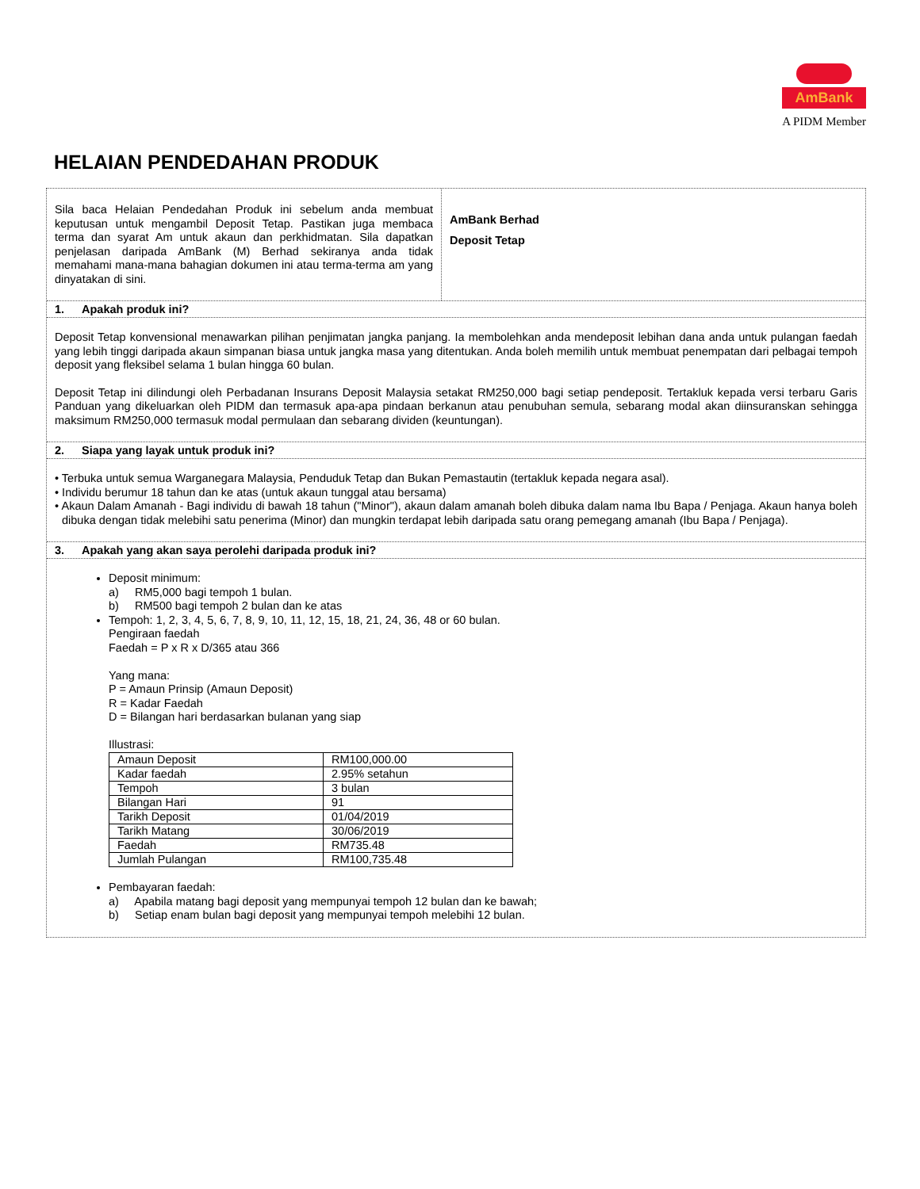AmBank
A PIDM Member
HELAIAN PENDEDAHAN PRODUK
Sila baca Helaian Pendedahan Produk ini sebelum anda membuat keputusan untuk mengambil Deposit Tetap. Pastikan juga membaca terma dan syarat Am untuk akaun dan perkhidmatan. Sila dapatkan penjelasan daripada AmBank (M) Berhad sekiranya anda tidak memahami mana-mana bahagian dokumen ini atau terma-terma am yang dinyatakan di sini.
AmBank Berhad
Deposit Tetap
1. Apakah produk ini?
Deposit Tetap konvensional menawarkan pilihan penjimatan jangka panjang. Ia membolehkan anda mendeposit lebihan dana anda untuk pulangan faedah yang lebih tinggi daripada akaun simpanan biasa untuk jangka masa yang ditentukan. Anda boleh memilih untuk membuat penempatan dari pelbagai tempoh deposit yang fleksibel selama 1 bulan hingga 60 bulan.
Deposit Tetap ini dilindungi oleh Perbadanan Insurans Deposit Malaysia setakat RM250,000 bagi setiap pendeposit. Tertakluk kepada versi terbaru Garis Panduan yang dikeluarkan oleh PIDM dan termasuk apa-apa pindaan berkanun atau penubuhan semula, sebarang modal akan diinsuranskan sehingga maksimum RM250,000 termasuk modal permulaan dan sebarang dividen (keuntungan).
2. Siapa yang layak untuk produk ini?
• Terbuka untuk semua Warganegara Malaysia, Penduduk Tetap dan Bukan Pemastautin (tertakluk kepada negara asal).
• Individu berumur 18 tahun dan ke atas (untuk akaun tunggal atau bersama)
• Akaun Dalam Amanah - Bagi individu di bawah 18 tahun ("Minor"), akaun dalam amanah boleh dibuka dalam nama Ibu Bapa / Penjaga. Akaun hanya boleh dibuka dengan tidak melebihi satu penerima (Minor) dan mungkin terdapat lebih daripada satu orang pemegang amanah (Ibu Bapa / Penjaga).
3. Apakah yang akan saya perolehi daripada produk ini?
Deposit minimum:
a) RM5,000 bagi tempoh 1 bulan.
b) RM500 bagi tempoh 2 bulan dan ke atas
Tempoh: 1, 2, 3, 4, 5, 6, 7, 8, 9, 10, 11, 12, 15, 18, 21, 24, 36, 48 or 60 bulan.
Pengiraan faedah
Faedah = P x R x D/365 atau 366
Yang mana:
P = Amaun Prinsip (Amaun Deposit)
R = Kadar Faedah
D = Bilangan hari berdasarkan bulanan yang siap
Illustrasi:
| Amaun Deposit | RM100,000.00 |
| Kadar faedah | 2.95% setahun |
| Tempoh | 3 bulan |
| Bilangan Hari | 91 |
| Tarikh Deposit | 01/04/2019 |
| Tarikh Matang | 30/06/2019 |
| Faedah | RM735.48 |
| Jumlah Pulangan | RM100,735.48 |
Pembayaran faedah:
a) Apabila matang bagi deposit yang mempunyai tempoh 12 bulan dan ke bawah;
b) Setiap enam bulan bagi deposit yang mempunyai tempoh melebihi 12 bulan.